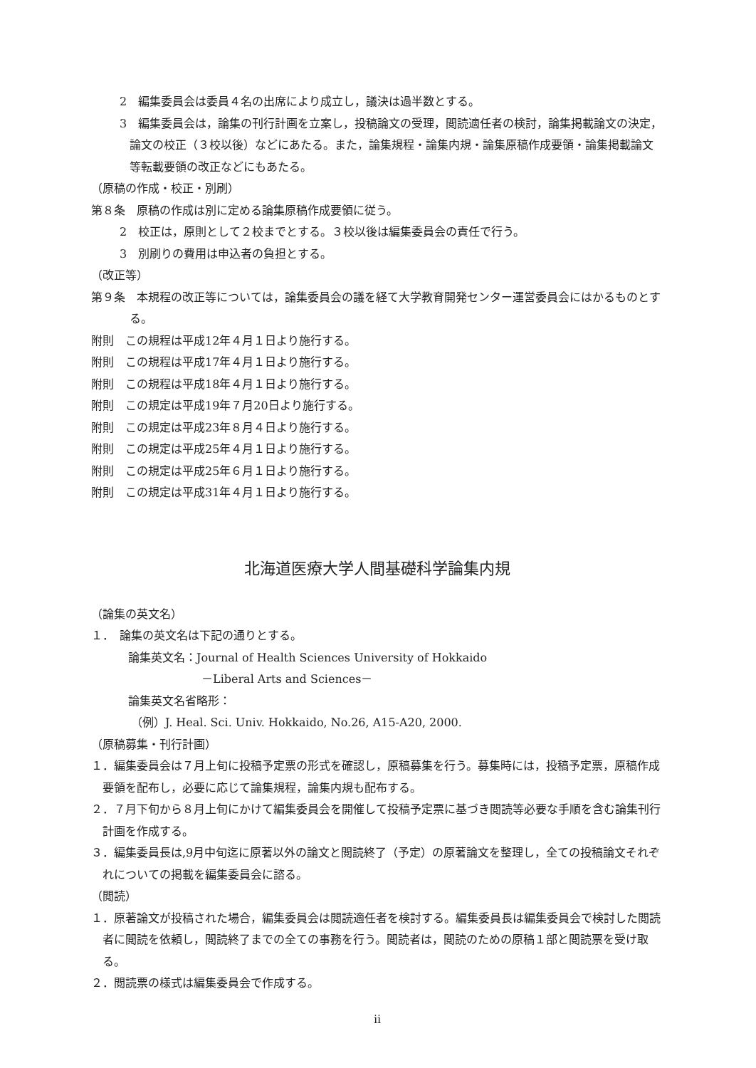2　編集委員会は委員４名の出席により成立し，議決は過半数とする。
3　編集委員会は，論集の刊行計画を立案し，投稿論文の受理，閲読適任者の検討，論集掲載論文の決定，論文の校正（３校以後）などにあたる。また，論集規程・論集内規・論集原稿作成要領・論集掲載論文等転載要領の改正などにもあたる。
（原稿の作成・校正・別刷）
第８条　原稿の作成は別に定める論集原稿作成要領に従う。
2　校正は，原則として２校までとする。３校以後は編集委員会の責任で行う。
3　別刷りの費用は申込者の負担とする。
（改正等）
第９条　本規程の改正等については，論集委員会の議を経て大学教育開発センター運営委員会にはかるものとする。
附則　この規程は平成12年４月１日より施行する。
附則　この規程は平成17年４月１日より施行する。
附則　この規程は平成18年４月１日より施行する。
附則　この規定は平成19年７月20日より施行する。
附則　この規定は平成23年８月４日より施行する。
附則　この規定は平成25年４月１日より施行する。
附則　この規定は平成25年６月１日より施行する。
附則　この規定は平成31年４月１日より施行する。
北海道医療大学人間基礎科学論集内規
（論集の英文名）
１．　論集の英文名は下記の通りとする。
論集英文名：Journal of Health Sciences University of Hokkaido
－Liberal Arts and Sciences－
論集英文名省略形：
（例）J. Heal. Sci. Univ. Hokkaido, No.26, A15-A20, 2000.
（原稿募集・刊行計画）
１．編集委員会は７月上旬に投稿予定票の形式を確認し，原稿募集を行う。募集時には，投稿予定票，原稿作成要領を配布し，必要に応じて論集規程，論集内規も配布する。
２．７月下旬から８月上旬にかけて編集委員会を開催して投稿予定票に基づき閲読等必要な手順を含む論集刊行計画を作成する。
３．編集委員長は,9月中旬迄に原著以外の論文と閲読終了（予定）の原著論文を整理し，全ての投稿論文それぞれについての掲載を編集委員会に諮る。
（閲読）
１．原著論文が投稿された場合，編集委員会は閲読適任者を検討する。編集委員長は編集委員会で検討した閲読者に閲読を依頼し，閲読終了までの全ての事務を行う。閲読者は，閲読のための原稿１部と閲読票を受け取る。
２．閲読票の様式は編集委員会で作成する。
ii